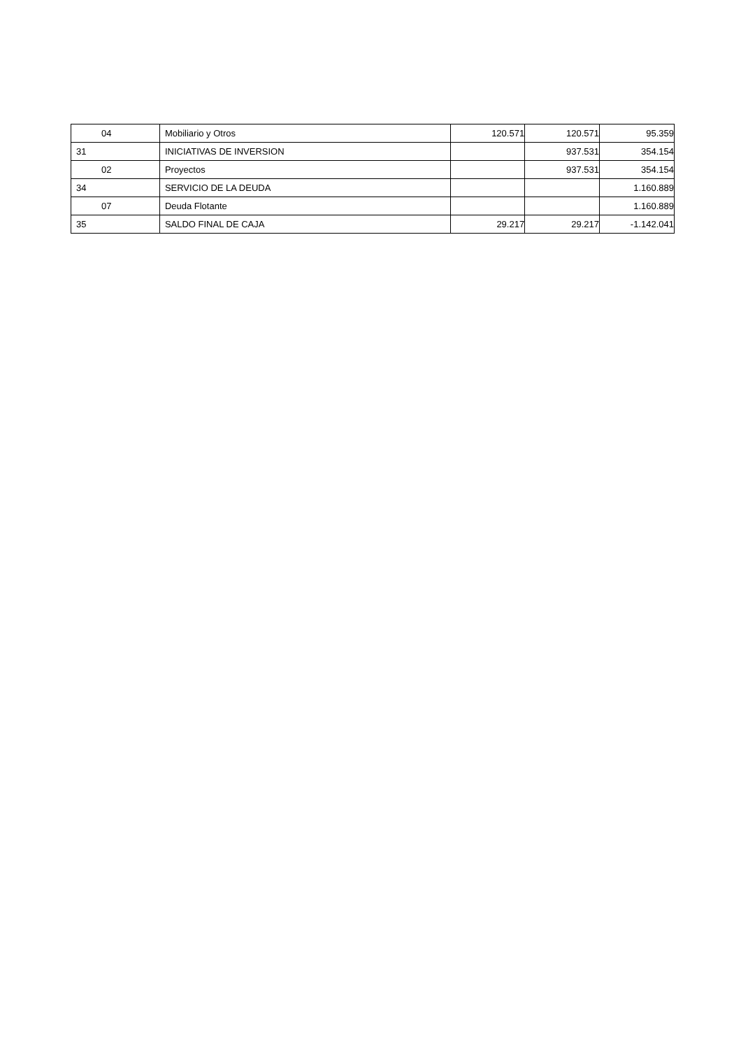| 04 | Mobiliario y Otros | 120.571 | 120.571 | 95.359 |
| 31 | INICIATIVAS DE INVERSION | | 937.531 | 354.154 |
| 02 | Proyectos | | 937.531 | 354.154 |
| 34 | SERVICIO DE LA DEUDA | | | 1.160.889 |
| 07 | Deuda Flotante | | | 1.160.889 |
| 35 | SALDO FINAL DE CAJA | 29.217 | 29.217 | -1.142.041 |